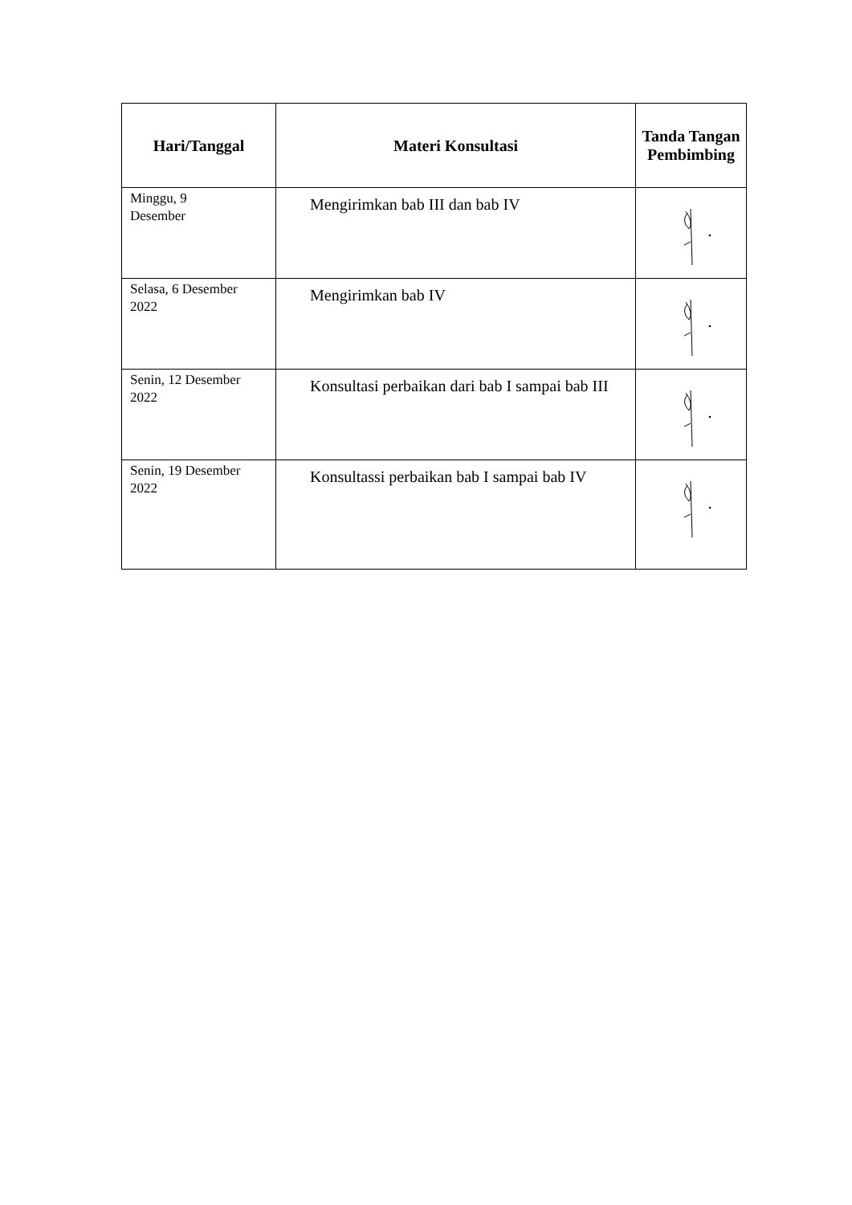| Hari/Tanggal | Materi Konsultasi | Tanda Tangan Pembimbing |
| --- | --- | --- |
| Minggu, 9 Desember | Mengirimkan bab III dan bab IV | |
| Selasa, 6 Desember 2022 | Mengirimkan bab IV | |
| Senin, 12 Desember 2022 | Konsultasi perbaikan dari bab I sampai bab III | |
| Senin, 19 Desember 2022 | Konsultassi perbaikan bab I sampai bab IV | |